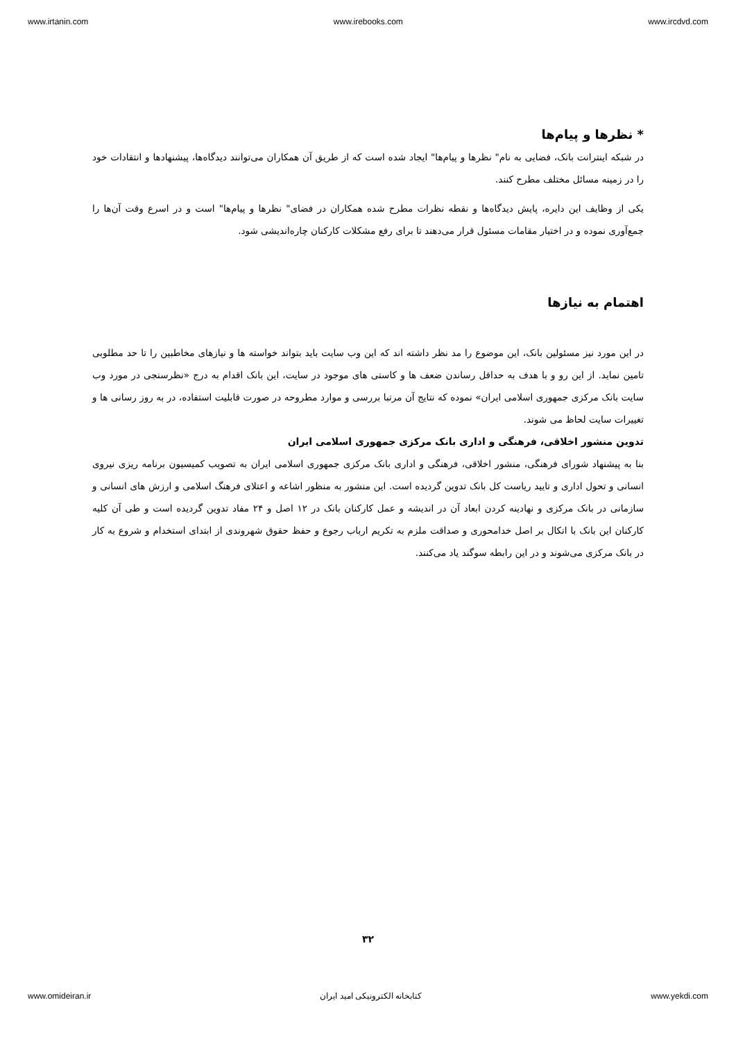www.irtanin.com www.irebooks.com www.ircdvd.com
* نظرها و پیام‌ها
در شبکه اینترانت بانک، فضایی به نام" نظرها و پیام‌ها" ایجاد شده است که از طریق آن همکاران می‌توانند دیدگاه‌ها، پیشنهادها و انتقادات خود را در زمینه مسائل مختلف مطرح کنند.
یکی از وظایف این دایره، پایش دیدگاه‌ها و نقطه نظرات مطرح شده همکاران در فضای" نظرها و پیام‌ها" است و در اسرع وقت آن‌ها را جمع‌آوری نموده و در اختیار مقامات مسئول قرار می‌دهند تا برای رفع مشکلات کارکنان چاره‌اندیشی شود.
اهتمام به نیازها
در این مورد نیز مسئولین بانک، این موضوع را مد نظر داشته اند که این وب سایت باید بتواند خواسته ها و نیازهای مخاطبین را تا حد مطلوبی تامین نماید. از این رو و با هدف به حداقل رساندن ضعف ها و کاستی های موجود در سایت، این بانک اقدام به درج «نظرسنجی در مورد وب سایت بانک مرکزی جمهوری اسلامی ایران» نموده که نتایج آن مرتبا بررسی و موارد مطروحه در صورت قابلیت استفاده، در به روز رسانی ها و تغییرات سایت لحاظ می شوند.
تدوین منشور اخلاقی، فرهنگی و اداری بانک مرکزی جمهوری اسلامی ایران
بنا به پیشنهاد شورای فرهنگی، منشور اخلاقی، فرهنگی و اداری بانک مرکزی جمهوری اسلامی ایران به تصویب کمیسیون برنامه ریزی نیروی انسانی و تحول اداری و تایید ریاست کل بانک تدوین گردیده است. این منشور به منظور اشاعه و اعتلای فرهنگ اسلامی و ارزش های انسانی و سازمانی در بانک مرکزی و نهادینه کردن ابعاد آن در اندیشه و عمل کارکنان بانک در ۱۲ اصل و ۲۴ مفاد تدوین گردیده است و طی آن کلیه کارکنان این بانک با اتکال بر اصل خدامحوری و صداقت ملزم به تکریم ارباب رجوع و حفظ حقوق شهروندی از ابتدای استخدام و شروع به کار در بانک مرکزی می‌شوند و در این رابطه سوگند یاد می‌کنند.
۳۲
www.omideiran.ir کتابخانه الکترونیکی امید ایران www.yekdi.com